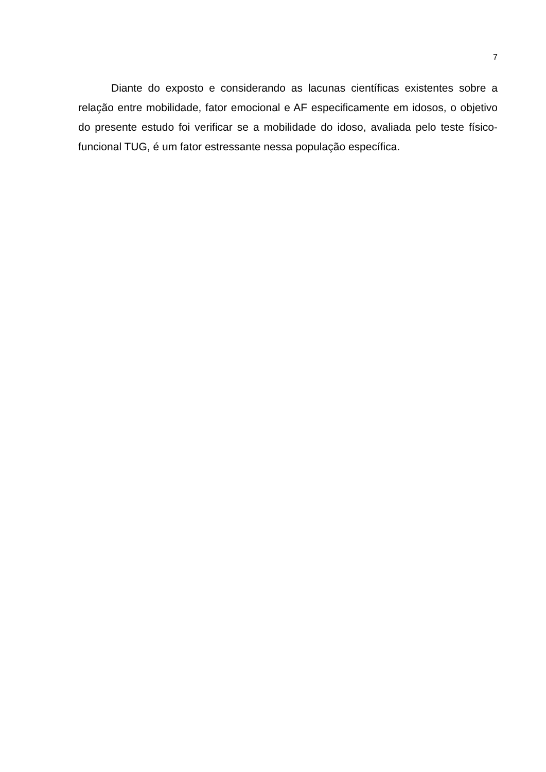7
Diante do exposto e considerando as lacunas científicas existentes sobre a relação entre mobilidade, fator emocional e AF especificamente em idosos, o objetivo do presente estudo foi verificar se a mobilidade do idoso, avaliada pelo teste físico-funcional TUG, é um fator estressante nessa população específica.